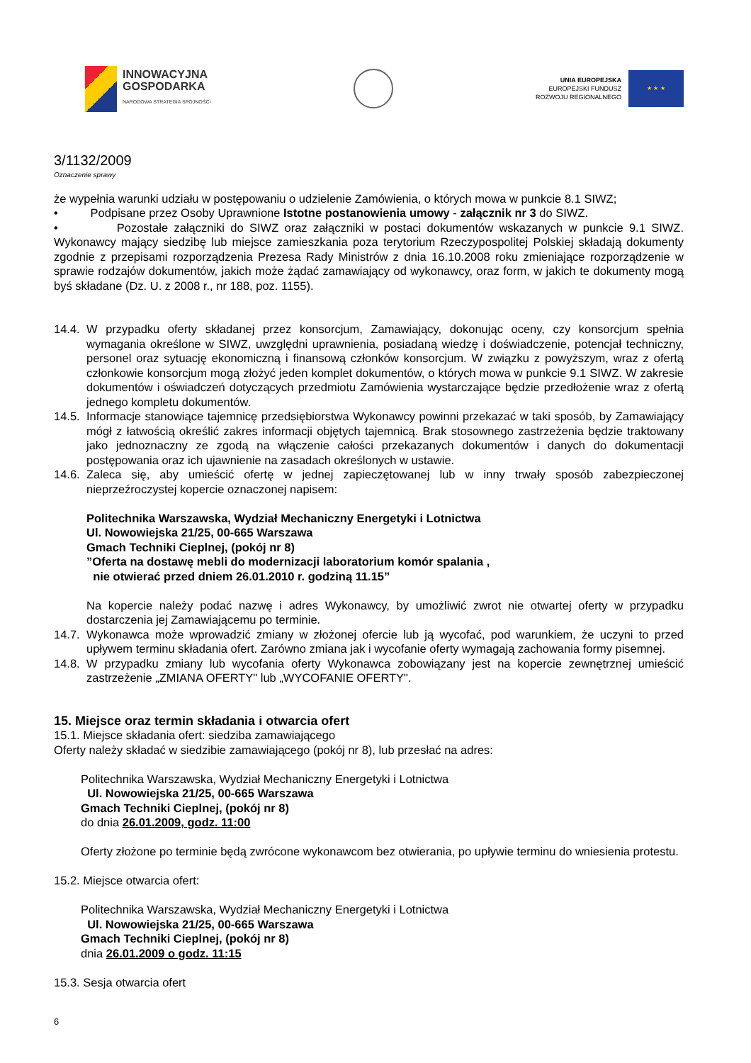INNOWACYJNA
GOSPODARKA
NARODOWA STRATEGIA SPÓJNOŚCI
UNIA EUROPEJSKA
EUROPEJSKI FUNDUSZ
ROZWOJU REGIONALNEGO
★ ★ ★
3/1132/2009
Oznaczenie sprawy
że wypełnia warunki udziału w postępowaniu o udzielenie Zamówienia, o których mowa w punkcie 8.1 SIWZ;
• Podpisane przez Osoby Uprawnione Istotne postanowienia umowy - załącznik nr 3 do SIWZ.
• Pozostałe załączniki do SIWZ oraz załączniki w postaci dokumentów wskazanych w punkcie 9.1 SIWZ. Wykonawcy mający siedzibę lub miejsce zamieszkania poza terytorium Rzeczypospolitej Polskiej składają dokumenty zgodnie z przepisami rozporządzenia Prezesa Rady Ministrów z dnia 16.10.2008 roku zmieniające rozporządzenie w sprawie rodzajów dokumentów, jakich może żądać zamawiający od wykonawcy, oraz form, w jakich te dokumenty mogą byś składane (Dz. U. z 2008 r., nr 188, poz. 1155).
14.4. W przypadku oferty składanej przez konsorcjum, Zamawiający, dokonując oceny, czy konsorcjum spełnia wymagania określone w SIWZ, uwzględni uprawnienia, posiadaną wiedzę i doświadczenie, potencjał techniczny, personel oraz sytuację ekonomiczną i finansową członków konsorcjum. W związku z powyższym, wraz z ofertą członkowie konsorcjum mogą złożyć jeden komplet dokumentów, o których mowa w punkcie 9.1 SIWZ. W zakresie dokumentów i oświadczeń dotyczących przedmiotu Zamówienia wystarczające będzie przedłożenie wraz z ofertą jednego kompletu dokumentów.
14.5. Informacje stanowiące tajemnicę przedsiębiorstwa Wykonawcy powinni przekazać w taki sposób, by Zamawiający mógł z łatwością określić zakres informacji objętych tajemnicą. Brak stosownego zastrzeżenia będzie traktowany jako jednoznaczny ze zgodą na włączenie całości przekazanych dokumentów i danych do dokumentacji postępowania oraz ich ujawnienie na zasadach określonych w ustawie.
14.6. Zaleca się, aby umieścić ofertę w jednej zapieczętowanej lub w inny trwały sposób zabezpieczonej nieprzeźroczystej kopercie oznaczonej napisem:
Politechnika Warszawska, Wydział Mechaniczny Energetyki i Lotnictwa
Ul. Nowowiejska 21/25, 00-665 Warszawa
Gmach Techniki Cieplnej, (pokój nr 8)
”Oferta na dostawę mebli do modernizacji laboratorium komór spalania ,
nie otwierać przed dniem 26.01.2010 r. godziną 11.15”
Na kopercie należy podać nazwę i adres Wykonawcy, by umożliwić zwrot nie otwartej oferty w przypadku dostarczenia jej Zamawiającemu po terminie.
14.7. Wykonawca może wprowadzić zmiany w złożonej ofercie lub ją wycofać, pod warunkiem, że uczyni to przed upływem terminu składania ofert. Zarówno zmiana jak i wycofanie oferty wymagają zachowania formy pisemnej.
14.8. W przypadku zmiany lub wycofania oferty Wykonawca zobowiązany jest na kopercie zewnętrznej umieścić zastrzeżenie „ZMIANA OFERTY" lub „WYCOFANIE OFERTY".
15. Miejsce oraz termin składania i otwarcia ofert
15.1. Miejsce składania ofert: siedziba zamawiającego
Oferty należy składać w siedzibie zamawiającego (pokój nr 8), lub przesłać na adres:
Politechnika Warszawska, Wydział Mechaniczny Energetyki i Lotnictwa
Ul. Nowowiejska 21/25, 00-665 Warszawa
Gmach Techniki Cieplnej, (pokój nr 8)
do dnia 26.01.2009, godz. 11:00
Oferty złożone po terminie będą zwrócone wykonawcom bez otwierania, po upływie terminu do wniesienia protestu.
15.2. Miejsce otwarcia ofert:
Politechnika Warszawska, Wydział Mechaniczny Energetyki i Lotnictwa
Ul. Nowowiejska 21/25, 00-665 Warszawa
Gmach Techniki Cieplnej, (pokój nr 8)
dnia 26.01.2009 o godz. 11:15
15.3. Sesja otwarcia ofert
6